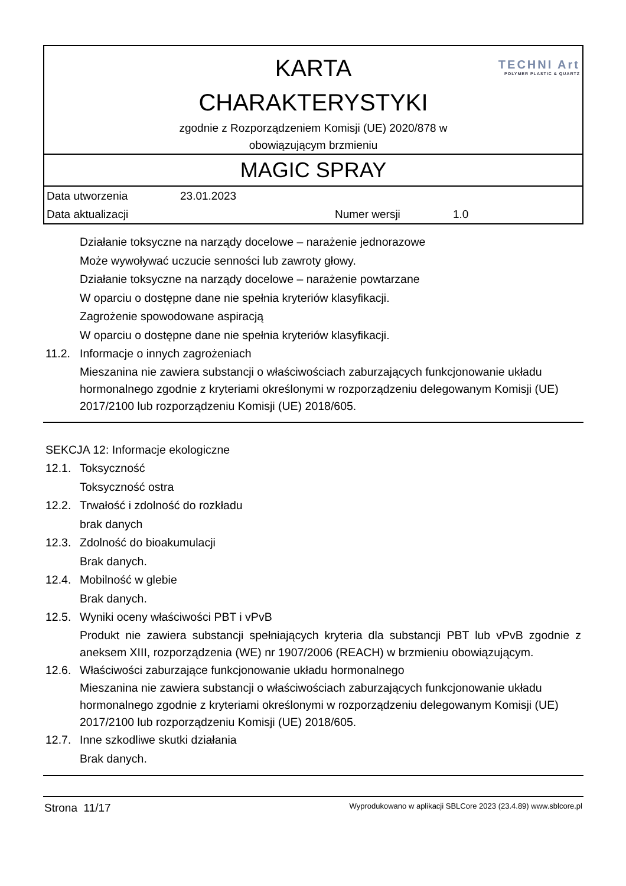| TECHNI Art POLYMER PLASTIC & QUARTZ KARTA CHARAKTERYSTYKI zgodnie z Rozporządzeniem Komisji (UE) 2020/878 w obowiązującym brzmieniu |
| MAGIC SPRAY |
| Data utworzenia 23.01.2023 Data aktualizacji Numer wersji 1.0 |
Działanie toksyczne na narządy docelowe – narażenie jednorazowe
Może wywoływać uczucie senności lub zawroty głowy.
Działanie toksyczne na narządy docelowe – narażenie powtarzane
W oparciu o dostępne dane nie spełnia kryteriów klasyfikacji.
Zagrożenie spowodowane aspiracją
W oparciu o dostępne dane nie spełnia kryteriów klasyfikacji.
11.2. Informacje o innych zagrożeniach
Mieszanina nie zawiera substancji o właściwościach zaburzających funkcjonowanie układu hormonalnego zgodnie z kryteriami określonymi w rozporządzeniu delegowanym Komisji (UE) 2017/2100 lub rozporządzeniu Komisji (UE) 2018/605.
SEKCJA 12: Informacje ekologiczne
12.1. Toksyczność
Toksyczność ostra
12.2. Trwałość i zdolność do rozkładu
brak danych
12.3. Zdolność do bioakumulacji
Brak danych.
12.4. Mobilność w glebie
Brak danych.
12.5. Wyniki oceny właściwości PBT i vPvB
Produkt nie zawiera substancji spełniających kryteria dla substancji PBT lub vPvB zgodnie z aneksem XIII, rozporządzenia (WE) nr 1907/2006 (REACH) w brzmieniu obowiązującym.
12.6. Właściwości zaburzające funkcjonowanie układu hormonalnego
Mieszanina nie zawiera substancji o właściwościach zaburzających funkcjonowanie układu hormonalnego zgodnie z kryteriami określonymi w rozporządzeniu delegowanym Komisji (UE) 2017/2100 lub rozporządzeniu Komisji (UE) 2018/605.
12.7. Inne szkodliwe skutki działania
Brak danych.
Strona 11/17 Wyprodukowano w aplikacji SBLCore 2023 (23.4.89) www.sblcore.pl